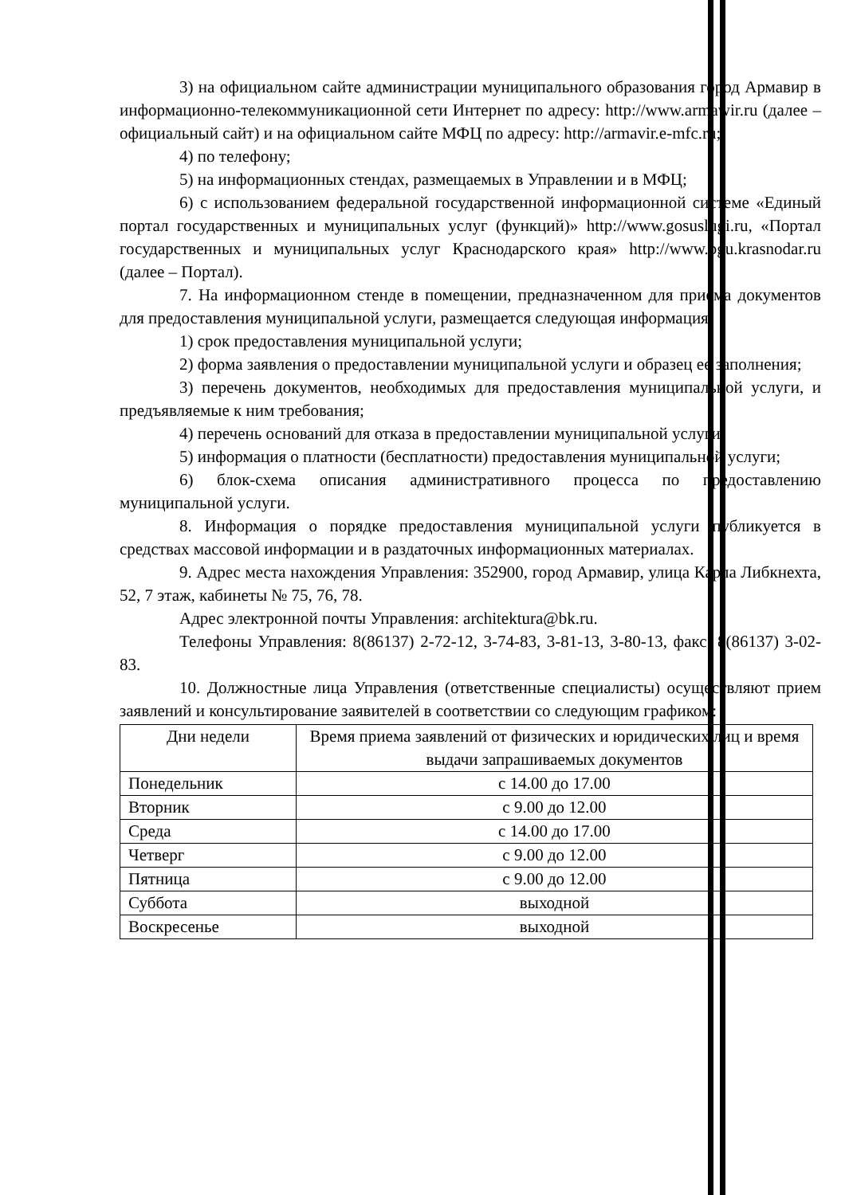3) на официальном сайте администрации муниципального образования город Армавир в информационно-телекоммуникационной сети Интернет по адресу: http://www.armawir.ru (далее – официальный сайт) и на официальном сайте МФЦ по адресу: http://armavir.e-mfc.ru;
4) по телефону;
5) на информационных стендах, размещаемых в Управлении и в МФЦ;
6) с использованием федеральной государственной информационной системе «Единый портал государственных и муниципальных услуг (функций)» http://www.gosuslugi.ru, «Портал государственных и муниципальных услуг Краснодарского края» http://www.pgu.krasnodar.ru (далее – Портал).
7. На информационном стенде в помещении, предназначенном для приема документов для предоставления муниципальной услуги, размещается следующая информация:
1) срок предоставления муниципальной услуги;
2) форма заявления о предоставлении муниципальной услуги и образец ее заполнения;
3) перечень документов, необходимых для предоставления муниципальной услуги, и предъявляемые к ним требования;
4) перечень оснований для отказа в предоставлении муниципальной услуги;
5) информация о платности (бесплатности) предоставления муниципальной услуги;
6) блок-схема описания административного процесса по предоставлению муниципальной услуги.
8. Информация о порядке предоставления муниципальной услуги публикуется в средствах массовой информации и в раздаточных информационных материалах.
9. Адрес места нахождения Управления: 352900, город Армавир, улица Карла Либкнехта, 52, 7 этаж, кабинеты № 75, 76, 78.
Адрес электронной почты Управления: architektura@bk.ru.
Телефоны Управления: 8(86137) 2-72-12, 3-74-83, 3-81-13, 3-80-13, факс: 8(86137) 3-02-83.
10. Должностные лица Управления (ответственные специалисты) осуществляют прием заявлений и консультирование заявителей в соответствии со следующим графиком:
| Дни недели | Время приема заявлений от физических и юридических лиц и время выдачи запрашиваемых документов |
| --- | --- |
| Понедельник | с 14.00 до 17.00 |
| Вторник | с 9.00 до 12.00 |
| Среда | с 14.00 до 17.00 |
| Четверг | с 9.00 до 12.00 |
| Пятница | с 9.00 до 12.00 |
| Суббота | выходной |
| Воскресенье | выходной |